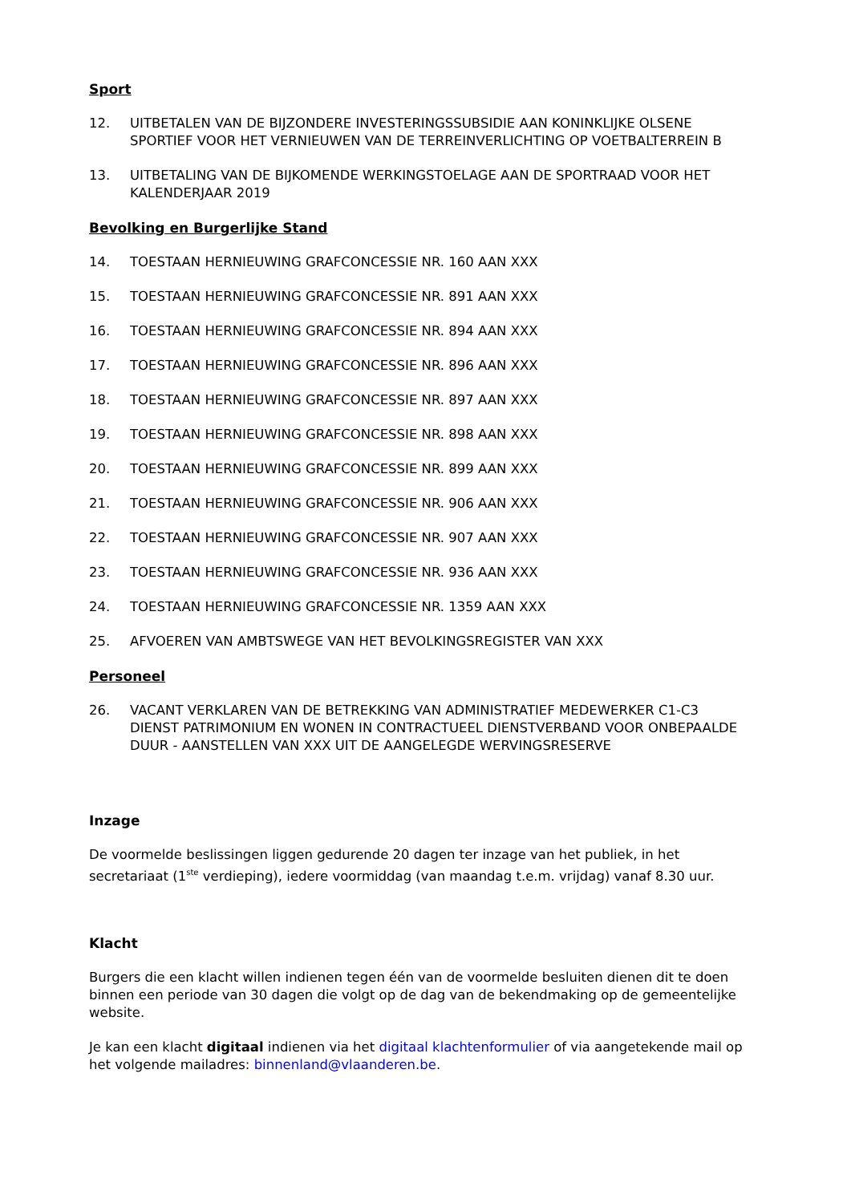Sport
12. UITBETALEN VAN DE BIJZONDERE INVESTERINGSSUBSIDIE AAN KONINKLIJKE OLSENE SPORTIEF VOOR HET VERNIEUWEN VAN DE TERREINVERLICHTING OP VOETBALTERREIN B
13. UITBETALING VAN DE BIJKOMENDE WERKINGSTOELAGE AAN DE SPORTRAAD VOOR HET KALENDERJAAR 2019
Bevolking en Burgerlijke Stand
14. TOESTAAN HERNIEUWING GRAFCONCESSIE NR. 160 AAN XXX
15. TOESTAAN HERNIEUWING GRAFCONCESSIE NR. 891 AAN XXX
16. TOESTAAN HERNIEUWING GRAFCONCESSIE NR. 894 AAN XXX
17. TOESTAAN HERNIEUWING GRAFCONCESSIE NR. 896 AAN XXX
18. TOESTAAN HERNIEUWING GRAFCONCESSIE NR. 897 AAN XXX
19. TOESTAAN HERNIEUWING GRAFCONCESSIE NR. 898 AAN XXX
20. TOESTAAN HERNIEUWING GRAFCONCESSIE NR. 899 AAN XXX
21. TOESTAAN HERNIEUWING GRAFCONCESSIE NR. 906 AAN XXX
22. TOESTAAN HERNIEUWING GRAFCONCESSIE NR. 907 AAN XXX
23. TOESTAAN HERNIEUWING GRAFCONCESSIE NR. 936 AAN XXX
24. TOESTAAN HERNIEUWING GRAFCONCESSIE NR. 1359 AAN XXX
25. AFVOEREN VAN AMBTSWEGE VAN HET BEVOLKINGSREGISTER VAN XXX
Personeel
26. VACANT VERKLAREN VAN DE BETREKKING VAN ADMINISTRATIEF MEDEWERKER C1-C3 DIENST PATRIMONIUM EN WONEN IN CONTRACTUEEL DIENSTVERBAND VOOR ONBEPAALDE DUUR - AANSTELLEN VAN XXX UIT DE AANGELEGDE WERVINGSRESERVE
Inzage
De voormelde beslissingen liggen gedurende 20 dagen ter inzage van het publiek, in het secretariaat (1<sup>ste</sup> verdieping), iedere voormiddag (van maandag t.e.m. vrijdag) vanaf 8.30 uur.
Klacht
Burgers die een klacht willen indienen tegen één van de voormelde besluiten dienen dit te doen binnen een periode van 30 dagen die volgt op de dag van de bekendmaking op de gemeentelijke website.
Je kan een klacht digitaal indienen via het digitaal klachtenformulier of via aangetekende mail op het volgende mailadres: binnenland@vlaanderen.be.